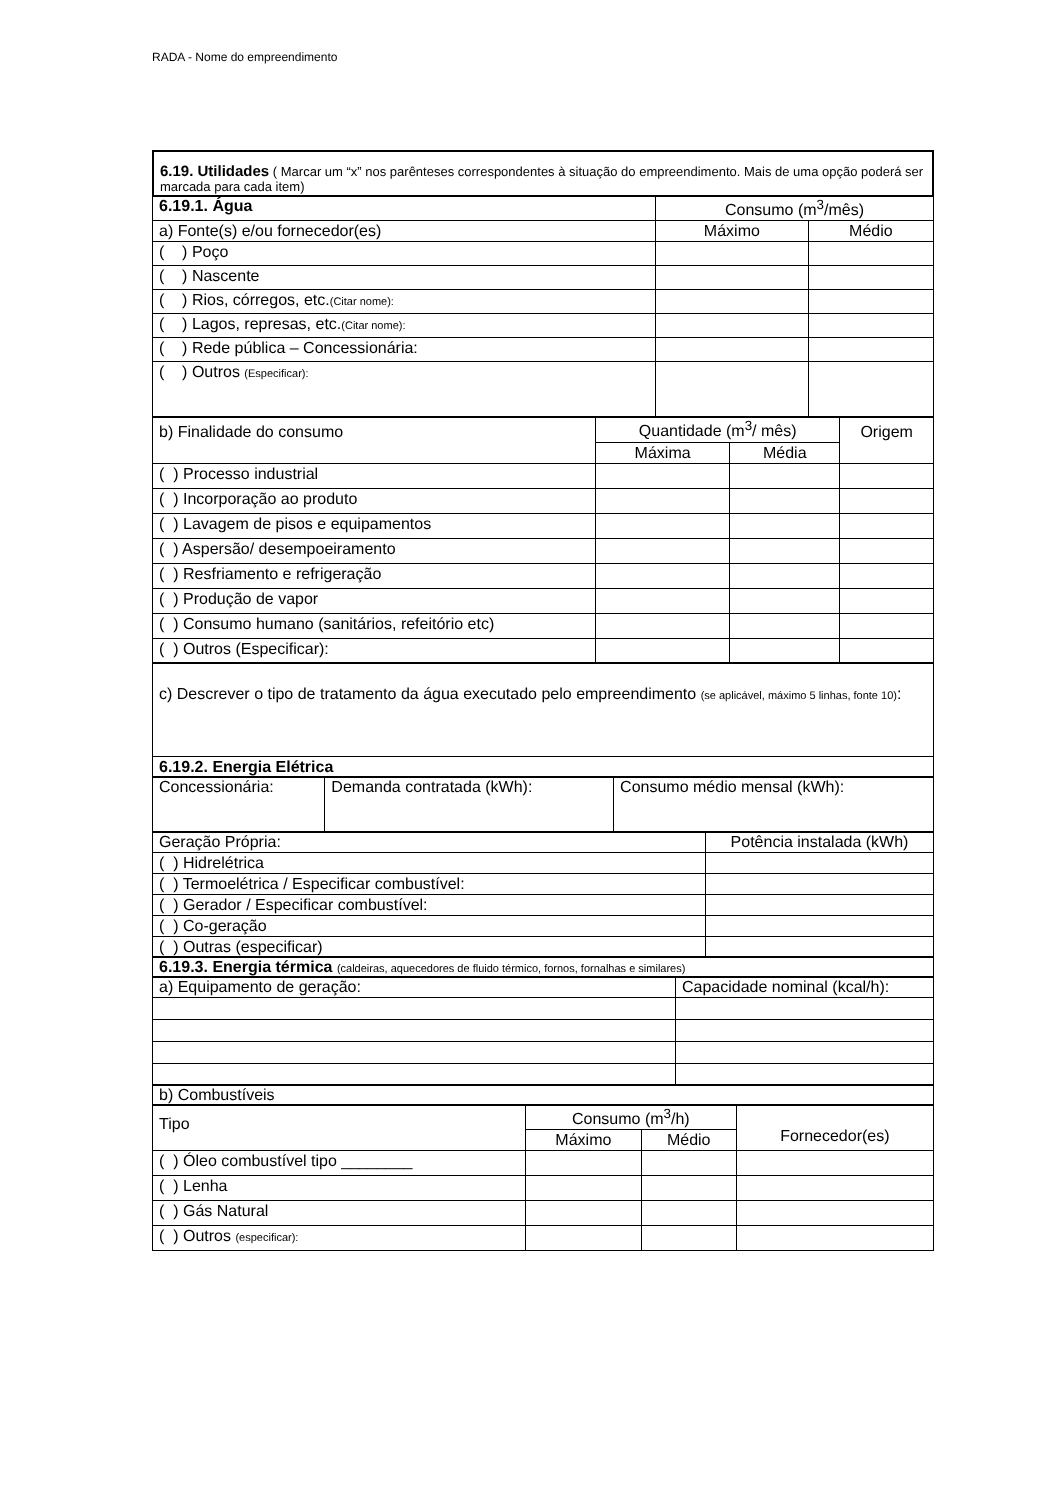RADA - Nome do empreendimento
| 6.19. Utilidades ( Marcar um “x” nos parênteses correspondentes à situação do empreendimento. Mais de uma opção poderá ser marcada para cada item) |
| 6.19.1. Água | Consumo (m<sup>3</sup>/mês) | |
| a) Fonte(s) e/ou fornecedor(es) | Máximo | Médio |
| ( ) Poço | | |
| ( ) Nascente | | |
| ( ) Rios, córregos, etc. (Citar nome): | | |
| ( ) Lagos, represas, etc. (Citar nome): | | |
| ( ) Rede pública – Concessionária: | | |
| ( ) Outros (Especificar): | | |
| b) Finalidade do consumo | Quantidade (m<sup>3</sup>/ mês) | | Origem |
| | Máxima | Média | |
| ( ) Processo industrial | | | |
| ( ) Incorporação ao produto | | | |
| ( ) Lavagem de pisos e equipamentos | | | |
| ( ) Aspersão/ desempoeiramento | | | |
| ( ) Resfriamento e refrigeração | | | |
| ( ) Produção de vapor | | | |
| ( ) Consumo humano (sanitários, refeitório etc) | | | |
| ( ) Outros (Especificar): | | | |
| c) Descrever o tipo de tratamento da água executado pelo empreendimento (se aplicável, máximo 5 linhas, fonte 10) : |
| 6.19.2. Energia Elétrica |
| Concessionária: | Demanda contratada (kWh): | Consumo médio mensal (kWh): |
| Geração Própria: | Potência instalada (kWh) |
| ( ) Hidrelétrica | |
| ( ) Termoelétrica / Especificar combustível: | |
| ( ) Gerador / Especificar combustível: | |
| ( ) Co-geração | |
| ( ) Outras (especificar) | |
| 6.19.3. Energia térmica (caldeiras, aquecedores de fluido térmico, fornos, fornalhas e similares) |
| a) Equipamento de geração: | Capacidade nominal (kcal/h): |
| b) Combustíveis |
| Tipo | Consumo (m<sup>3</sup>/h) | | Fornecedor(es) |
| | Máximo | Médio | |
| ( ) Óleo combustível tipo ________ | | | |
| ( ) Lenha | | | |
| ( ) Gás Natural | | | |
| ( ) Outros (especificar): | | | |